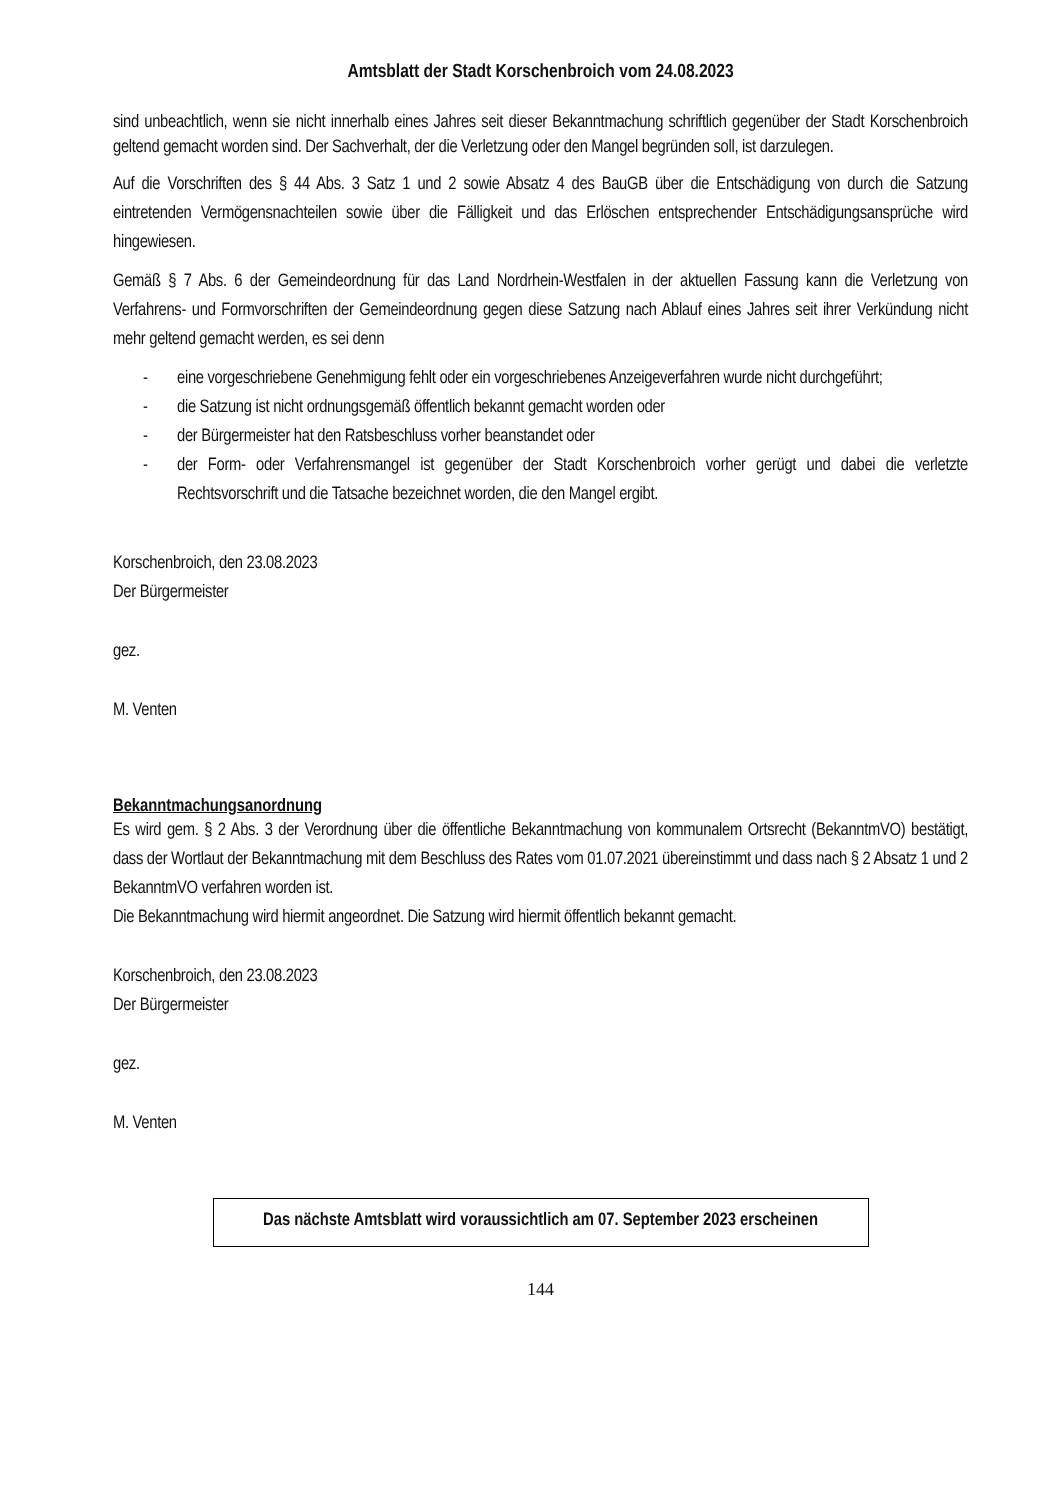Amtsblatt der Stadt Korschenbroich vom 24.08.2023
sind unbeachtlich, wenn sie nicht innerhalb eines Jahres seit dieser Bekanntmachung schriftlich gegenüber der Stadt Korschenbroich geltend gemacht worden sind. Der Sachverhalt, der die Verletzung oder den Mangel begründen soll, ist darzulegen.
Auf die Vorschriften des § 44 Abs. 3 Satz 1 und 2 sowie Absatz 4 des BauGB über die Entschädigung von durch die Satzung eintretenden Vermögensnachteilen sowie über die Fälligkeit und das Erlöschen entsprechender Entschädigungsansprüche wird hingewiesen.
Gemäß § 7 Abs. 6 der Gemeindeordnung für das Land Nordrhein-Westfalen in der aktuellen Fassung kann die Verletzung von Verfahrens- und Formvorschriften der Gemeindeordnung gegen diese Satzung nach Ablauf eines Jahres seit ihrer Verkündung nicht mehr geltend gemacht werden, es sei denn
- eine vorgeschriebene Genehmigung fehlt oder ein vorgeschriebenes Anzeigeverfahren wurde nicht durchgeführt;
- die Satzung ist nicht ordnungsgemäß öffentlich bekannt gemacht worden oder
- der Bürgermeister hat den Ratsbeschluss vorher beanstandet oder
- der Form- oder Verfahrensmangel ist gegenüber der Stadt Korschenbroich vorher gerügt und dabei die verletzte Rechtsvorschrift und die Tatsache bezeichnet worden, die den Mangel ergibt.
Korschenbroich, den 23.08.2023
Der Bürgermeister
gez.
M. Venten
Bekanntmachungsanordnung
Es wird gem. § 2 Abs. 3 der Verordnung über die öffentliche Bekanntmachung von kommunalem Ortsrecht (BekanntmVO) bestätigt, dass der Wortlaut der Bekanntmachung mit dem Beschluss des Rates vom 01.07.2021 übereinstimmt und dass nach § 2 Absatz 1 und 2 BekanntmVO verfahren worden ist.
Die Bekanntmachung wird hiermit angeordnet. Die Satzung wird hiermit öffentlich bekannt gemacht.
Korschenbroich, den 23.08.2023
Der Bürgermeister
gez.
M. Venten
Das nächste Amtsblatt wird voraussichtlich am 07. September 2023 erscheinen
144